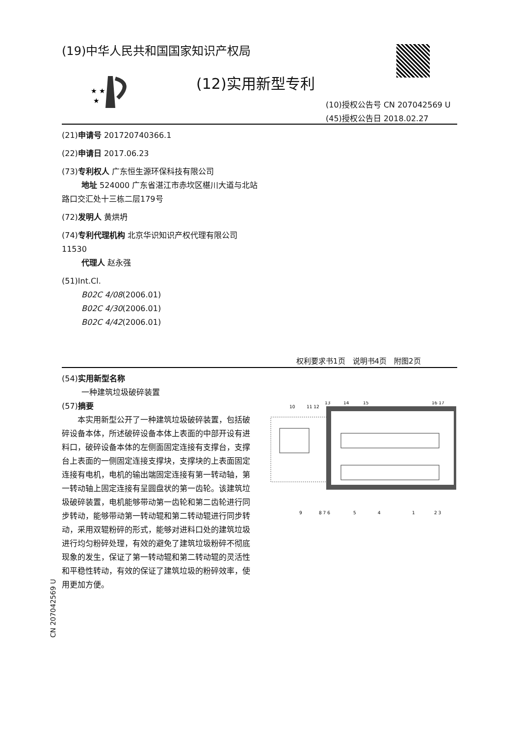(19)中华人民共和国国家知识产权局
★ ★
★
(12)实用新型专利
(10)授权公告号 CN 207042569 U
(45)授权公告日 2018.02.27
(21)申请号 201720740366.1
(22)申请日 2017.06.23
(73)专利权人 广东恒生源环保科技有限公司
地址 524000 广东省湛江市赤坎区椹川大道与北站路口交汇处十三栋二层179号
(72)发明人 黄烘坍
(74)专利代理机构 北京华识知识产权代理有限公司 11530
代理人 赵永强
(51)Int.Cl.
B02C 4/08(2006.01)
B02C 4/30(2006.01)
B02C 4/42(2006.01)
权利要求书1页　说明书4页　附图2页
(54)实用新型名称
一种建筑垃圾破碎装置
(57)摘要
本实用新型公开了一种建筑垃圾破碎装置，包括破碎设备本体，所述破碎设备本体上表面的中部开设有进料口，破碎设备本体的左侧面固定连接有支撑台，支撑台上表面的一侧固定连接支撑块，支撑块的上表面固定连接有电机，电机的输出端固定连接有第一转动轴，第一转动轴上固定连接有呈圆盘状的第一齿轮。该建筑垃圾破碎装置，电机能够带动第一齿轮和第二齿轮进行同步转动，能够带动第一转动辊和第二转动辊进行同步转动，采用双辊粉碎的形式，能够对进料口处的建筑垃圾进行均匀粉碎处理，有效的避免了建筑垃圾粉碎不彻底现象的发生，保证了第一转动辊和第二转动辊的灵活性和平稳性转动，有效的保证了建筑垃圾的粉碎效率，使用更加方便。
CN 207042569 U
10
11 12
13
14
15
16 17
9
8 7 6
5
4
1
2 3